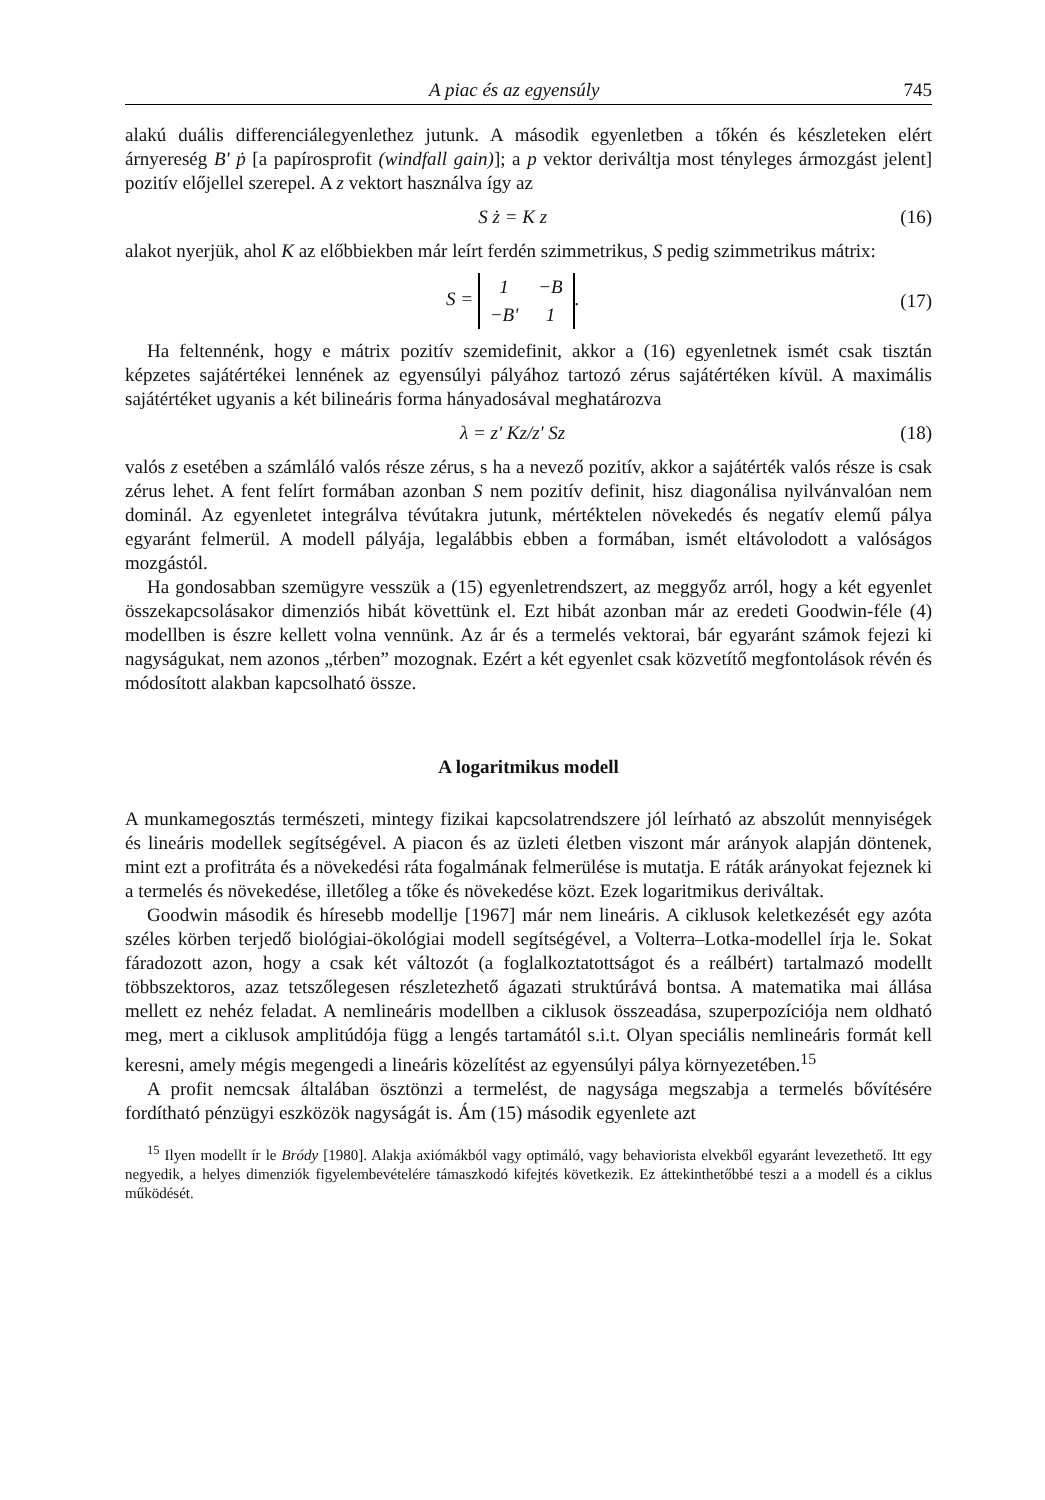A piac és az egyensúly 745
alakú duális differenciálegyenlethez jutunk. A második egyenletben a tőkén és készleteken elért árnyereség B' ṗ [a papírosprofit (windfall gain)]; a p vektor deriváltja most tényleges ármozgást jelent] pozitív előjellel szerepel. A z vektort használva így az
S ż = K z (16)
alakot nyerjük, ahol K az előbbiekben már leírt ferdén szimmetrikus, S pedig szimmetrikus mátrix:
S =
| 1 | − B |
| − B' | 1 |
. (17)
Ha feltennénk, hogy e mátrix pozitív szemidefinit, akkor a (16) egyenletnek ismét csak tisztán képzetes sajátértékei lennének az egyensúlyi pályához tartozó zérus sajátértéken kívül. A maximális sajátértéket ugyanis a két bilineáris forma hányadosával meghatározva
λ = z' Kz/z' Sz (18)
valós z esetében a számláló valós része zérus, s ha a nevező pozitív, akkor a sajátérték valós része is csak zérus lehet. A fent felírt formában azonban S nem pozitív definit, hisz diagonálisa nyilvánvalóan nem dominál. Az egyenletet integrálva tévútakra jutunk, mértéktelen növekedés és negatív elemű pálya egyaránt felmerül. A modell pályája, legalábbis ebben a formában, ismét eltávolodott a valóságos mozgástól.
Ha gondosabban szemügyre vesszük a (15) egyenletrendszert, az meggyőz arról, hogy a két egyenlet összekapcsolásakor dimenziós hibát követtünk el. Ezt hibát azonban már az eredeti Goodwin-féle (4) modellben is észre kellett volna vennünk. Az ár és a termelés vektorai, bár egyaránt számok fejezi ki nagyságukat, nem azonos „térben” mozognak. Ezért a két egyenlet csak közvetítő megfontolások révén és módosított alakban kapcsolható össze.
A logaritmikus modell
A munkamegosztás természeti, mintegy fizikai kapcsolatrendszere jól leírható az abszolút mennyiségek és lineáris modellek segítségével. A piacon és az üzleti életben viszont már arányok alapján döntenek, mint ezt a profitráta és a növekedési ráta fogalmának felmerülése is mutatja. E ráták arányokat fejeznek ki a termelés és növekedése, illetőleg a tőke és növekedése közt. Ezek logaritmikus deriváltak.
Goodwin második és híresebb modellje [1967] már nem lineáris. A ciklusok keletkezését egy azóta széles körben terjedő biológiai-ökológiai modell segítségével, a Volterra–Lotka-modellel írja le. Sokat fáradozott azon, hogy a csak két változót (a foglalkoztatottságot és a reálbért) tartalmazó modellt többszektoros, azaz tetszőlegesen részletezhető ágazati struktúrává bontsa. A matematika mai állása mellett ez nehéz feladat. A nemlineáris modellben a ciklusok összeadása, szuperpozíciója nem oldható meg, mert a ciklusok amplitúdója függ a lengés tartamától s.i.t. Olyan speciális nemlineáris formát kell keresni, amely mégis megengedi a lineáris közelítést az egyensúlyi pálya környezetében.<sup>15</sup>
A profit nemcsak általában ösztönzi a termelést, de nagysága megszabja a termelés bővítésére fordítható pénzügyi eszközök nagyságát is. Ám (15) második egyenlete azt
<sup>15</sup> Ilyen modellt ír le Bródy [1980]. Alakja axiómákból vagy optimáló, vagy behaviorista elvekből egyaránt levezethető. Itt egy negyedik, a helyes dimenziók figyelembevételére támaszkodó kifejtés következik. Ez áttekinthetőbbé teszi a a modell és a ciklus működését.